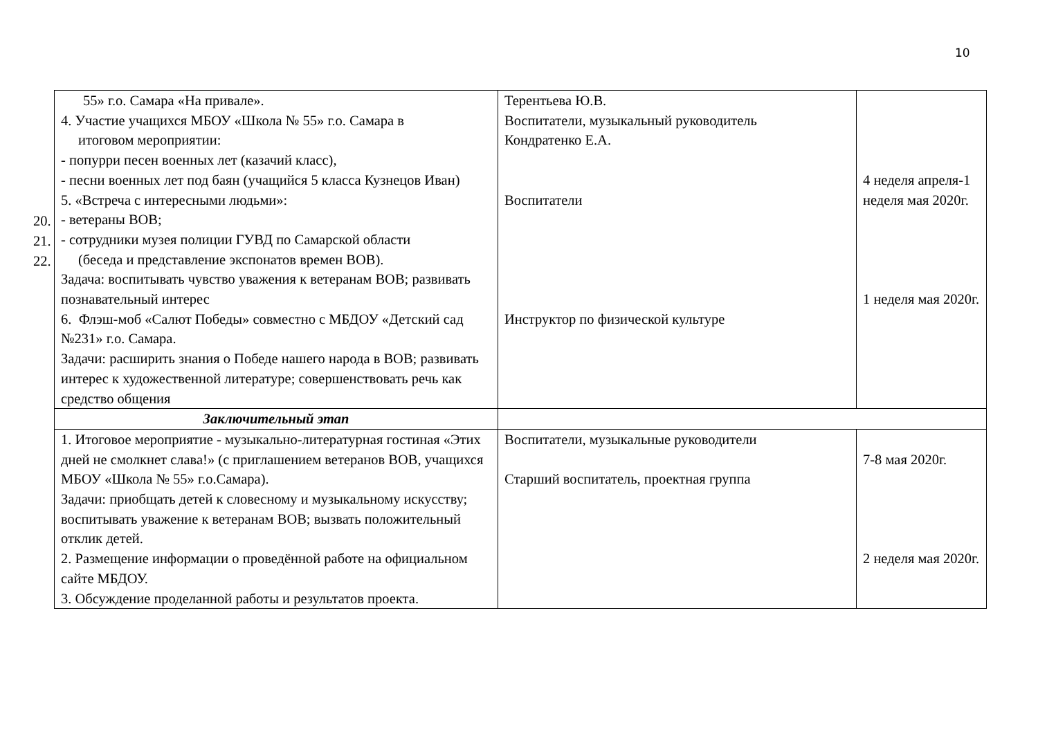10
20.
21.
22.
| 55» г.о. Самара «На привале». 4. Участие учащихся МБОУ «Школа № 55» г.о. Самара в итоговом мероприятии: - попурри песен военных лет (казачий класс), - песни военных лет под баян (учащийся 5 класса Кузнецов Иван) 5. «Встреча с интересными людьми»: - ветераны ВОВ; - сотрудники музея полиции ГУВД по Самарской области (беседа и представление экспонатов времен ВОВ). Задача: воспитывать чувство уважения к ветеранам ВОВ; развивать познавательный интерес 6. Флэш-моб «Салют Победы» совместно с МБДОУ «Детский сад №231» г.о. Самара. Задачи: расширить знания о Победе нашего народа в ВОВ; развивать интерес к художественной литературе; совершенствовать речь как средство общения | Терентьева Ю.В. Воспитатели, музыкальный руководитель Кондратенко Е.А. Воспитатели Инструктор по физической культуре | 4 неделя апреля-1 неделя мая 2020г. 1 неделя мая 2020г. |
| Заключительный этап | | |
| 1. Итоговое мероприятие - музыкально-литературная гостиная «Этих дней не смолкнет слава!» (с приглашением ветеранов ВОВ, учащихся МБОУ «Школа № 55» г.о.Самара). Задачи: приобщать детей к словесному и музыкальному искусству; воспитывать уважение к ветеранам ВОВ; вызвать положительный отклик детей. 2. Размещение информации о проведённой работе на официальном сайте МБДОУ. 3. Обсуждение проделанной работы и результатов проекта. | Воспитатели, музыкальные руководители Старший воспитатель, проектная группа | 7-8 мая 2020г. 2 неделя мая 2020г. |